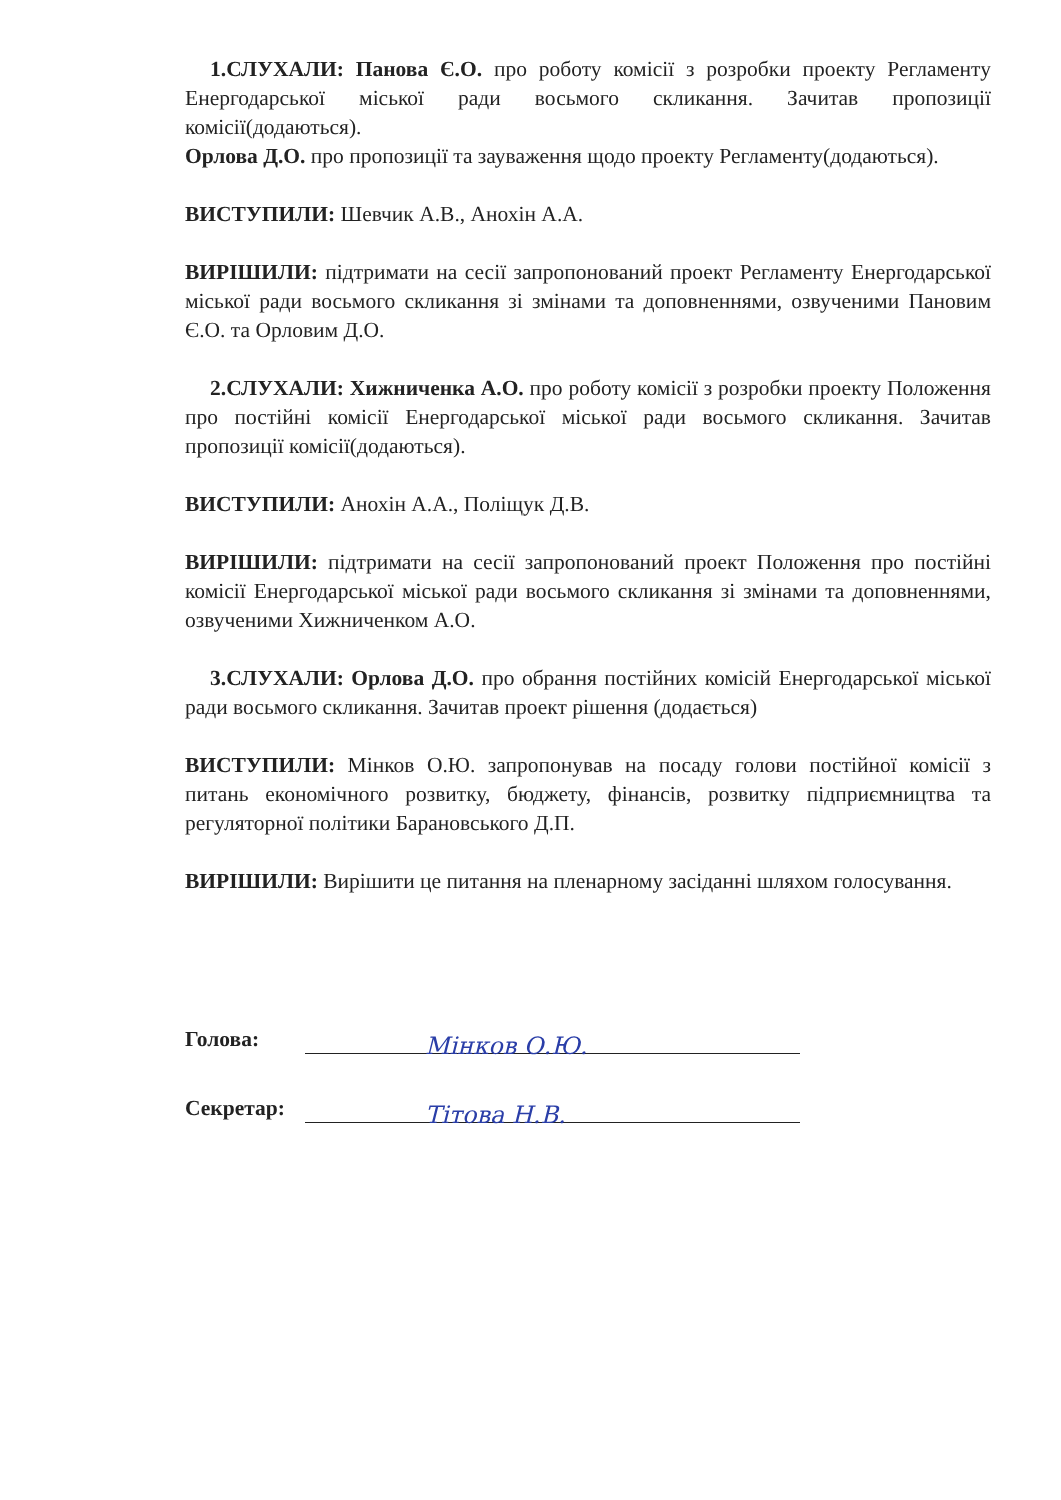1.СЛУХАЛИ: Панова Є.О. про роботу комісії з розробки проекту Регламенту Енергодарської міської ради восьмого скликання. Зачитав пропозиції комісії(додаються).
Орлова Д.О. про пропозиції та зауваження щодо проекту Регламенту(додаються).
ВИСТУПИЛИ: Шевчик А.В., Анохін А.А.
ВИРІШИЛИ: підтримати на сесії запропонований проект Регламенту Енергодарської міської ради восьмого скликання зі змінами та доповненнями, озвученими Пановим Є.О. та Орловим Д.О.
2.СЛУХАЛИ: Хижниченка А.О. про роботу комісії з розробки проекту Положення про постійні комісії Енергодарської міської ради восьмого скликання. Зачитав пропозиції комісії(додаються).
ВИСТУПИЛИ: Анохін А.А., Поліщук Д.В.
ВИРІШИЛИ: підтримати на сесії запропонований проект Положення про постійні комісії Енергодарської міської ради восьмого скликання зі змінами та доповненнями, озвученими Хижниченком А.О.
3.СЛУХАЛИ: Орлова Д.О. про обрання постійних комісій Енергодарської міської ради восьмого скликання. Зачитав проект рішення (додається)
ВИСТУПИЛИ: Мінков О.Ю. запропонував на посаду голови постійної комісії з питань економічного розвитку, бюджету, фінансів, розвитку підприємництва та регуляторної політики Барановського Д.П.
ВИРІШИЛИ: Вирішити це питання на пленарному засіданні шляхом голосування.
Голова: Мінков О.Ю.
Секретар: Тітова Н.В.